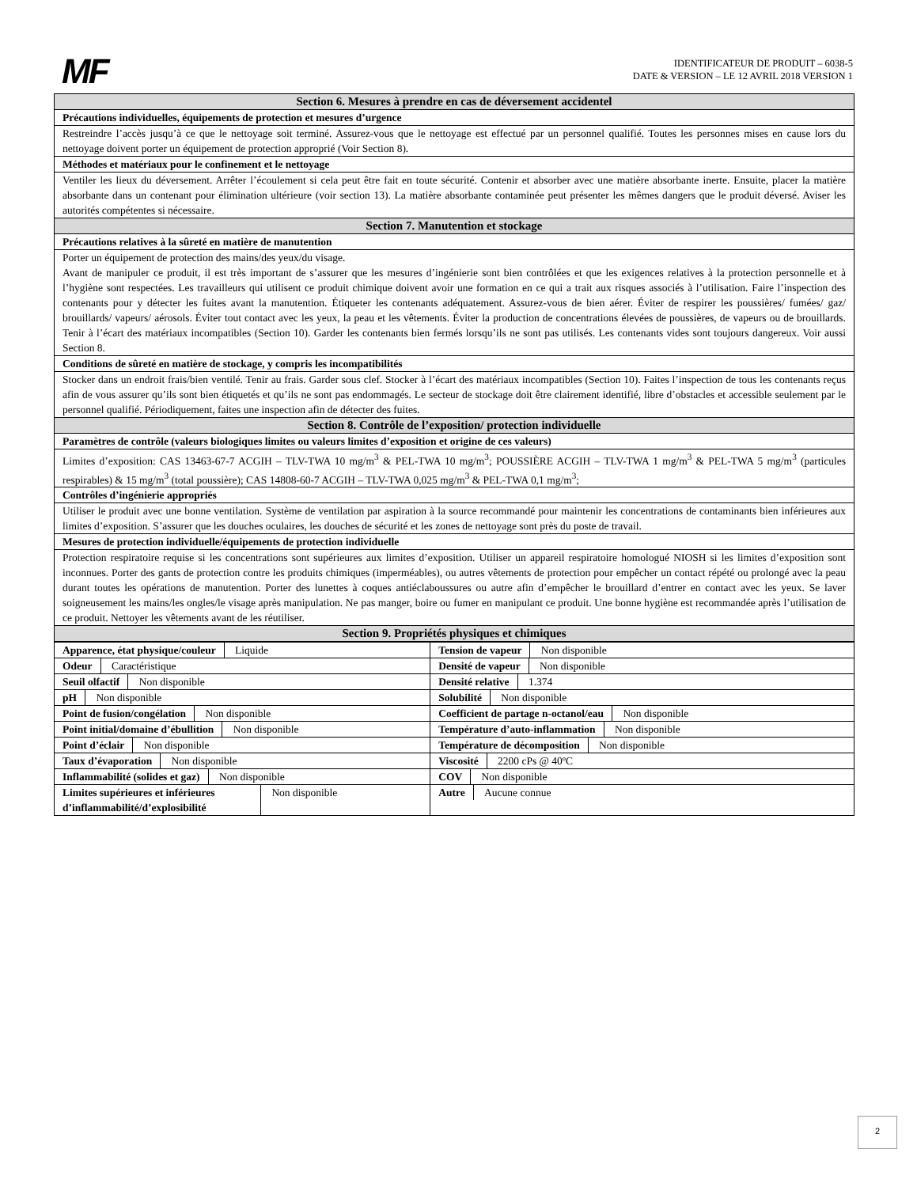MF
IDENTIFICATEUR DE PRODUIT – 6038-5
DATE & VERSION – LE 12 AVRIL 2018 VERSION 1
| Section 6. Mesures à prendre en cas de déversement accidentel |
| --- |
| Précautions individuelles, équipements de protection et mesures d’urgence |
| Restreindre l’accès jusqu’à ce que le nettoyage soit terminé. Assurez-vous que le nettoyage est effectué par un personnel qualifié. Toutes les personnes mises en cause lors du nettoyage doivent porter un équipement de protection approprié (Voir Section 8). |
| Méthodes et matériaux pour le confinement et le nettoyage |
| Ventiler les lieux du déversement. Arrêter l’écoulement si cela peut être fait en toute sécurité. Contenir et absorber avec une matière absorbante inerte. Ensuite, placer la matière absorbante dans un contenant pour élimination ultérieure (voir section 13). La matière absorbante contaminée peut présenter les mêmes dangers que le produit déversé. Aviser les autorités compétentes si nécessaire. |
| Section 7. Manutention et stockage |
| Précautions relatives à la sûreté en matière de manutention |
| Porter un équipement de protection des mains/des yeux/du visage. Avant de manipuler ce produit, il est très important de s’assurer que les mesures d’ingénierie sont bien contrôlées et que les exigences relatives à la protection personnelle et à l’hygiène sont respectées. Les travailleurs qui utilisent ce produit chimique doivent avoir une formation en ce qui a trait aux risques associés à l’utilisation. Faire l’inspection des contenants pour y détecter les fuites avant la manutention. Étiqueter les contenants adéquatement. Assurez-vous de bien aérer. Éviter de respirer les poussières/ fumées/ gaz/ brouillards/ vapeurs/ aérosols. Éviter tout contact avec les yeux, la peau et les vêtements. Éviter la production de concentrations élevées de poussières, de vapeurs ou de brouillards. Tenir à l’écart des matériaux incompatibles (Section 10). Garder les contenants bien fermés lorsqu’ils ne sont pas utilisés. Les contenants vides sont toujours dangereux. Voir aussi Section 8. |
| Conditions de sûreté en matière de stockage, y compris les incompatibilités |
| Stocker dans un endroit frais/bien ventilé. Tenir au frais. Garder sous clef. Stocker à l’écart des matériaux incompatibles (Section 10). Faites l’inspection de tous les contenants reçus afin de vous assurer qu’ils sont bien étiquetés et qu’ils ne sont pas endommagés. Le secteur de stockage doit être clairement identifié, libre d’obstacles et accessible seulement par le personnel qualifié. Périodiquement, faites une inspection afin de détecter des fuites. |
| Section 8. Contrôle de l’exposition/ protection individuelle |
| Paramètres de contrôle (valeurs biologiques limites ou valeurs limites d’exposition et origine de ces valeurs) |
| Limites d’exposition: CAS 13463-67-7 ACGIH – TLV-TWA 10 mg/m<sup>3</sup> & PEL-TWA 10 mg/m<sup>3</sup>; POUSSIÈRE ACGIH – TLV-TWA 1 mg/m<sup>3</sup> & PEL-TWA 5 mg/m<sup>3</sup> (particules respirables) & 15 mg/m<sup>3</sup> (total poussière); CAS 14808-60-7 ACGIH – TLV-TWA 0,025 mg/m<sup>3</sup> & PEL-TWA 0,1 mg/m<sup>3</sup>; |
| Contrôles d’ingénierie appropriés |
| Utiliser le produit avec une bonne ventilation. Système de ventilation par aspiration à la source recommandé pour maintenir les concentrations de contaminants bien inférieures aux limites d’exposition. S’assurer que les douches oculaires, les douches de sécurité et les zones de nettoyage sont près du poste de travail. |
| Mesures de protection individuelle/équipements de protection individuelle |
| Protection respiratoire requise si les concentrations sont supérieures aux limites d’exposition. Utiliser un appareil respiratoire homologué NIOSH si les limites d’exposition sont inconnues. Porter des gants de protection contre les produits chimiques (imperméables), ou autres vêtements de protection pour empêcher un contact répété ou prolongé avec la peau durant toutes les opérations de manutention. Porter des lunettes à coques antiéclaboussures ou autre afin d’empêcher le brouillard d’entrer en contact avec les yeux. Se laver soigneusement les mains/les ongles/le visage après manipulation. Ne pas manger, boire ou fumer en manipulant ce produit. Une bonne hygiène est recommandée après l’utilisation de ce produit. Nettoyer les vêtements avant de les réutiliser. |
| Section 9. Propriétés physiques et chimiques |
| Apparence, état physique/couleur Liquide | Tension de vapeur Non disponible |
| Odeur Caractéristique | Densité de vapeur Non disponible |
| Seuil olfactif Non disponible | Densité relative 1.374 |
| pH Non disponible | Solubilité Non disponible |
| Point de fusion/congélation Non disponible | Coefficient de partage n-octanol/eau Non disponible |
| Point initial/domaine d’ébullition Non disponible | Température d’auto-inflammation Non disponible |
| Point d’éclair Non disponible | Température de décomposition Non disponible |
| Taux d’évaporation Non disponible | Viscosité 2200 cPs @ 40ºC |
| Inflammabilité (solides et gaz) Non disponible | COV Non disponible |
| Limites supérieures et inférieures d’inflammabilité/d’explosibilité Non disponible | Autre Aucune connue |
2